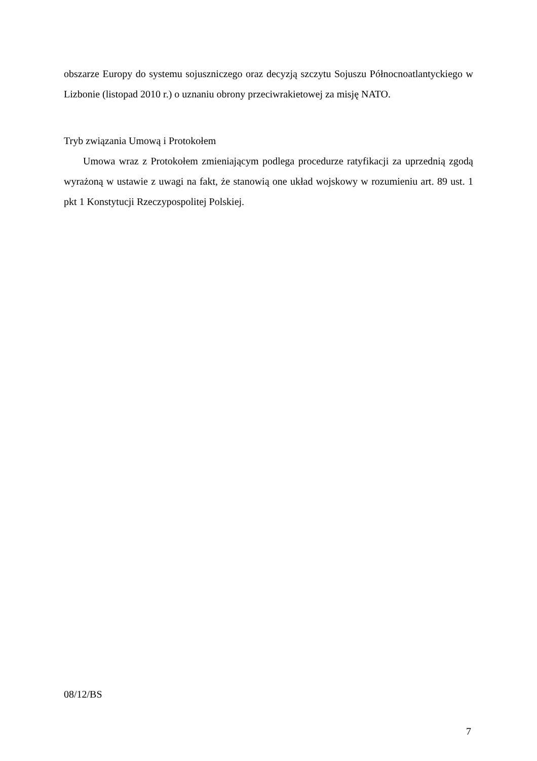obszarze Europy do systemu sojuszniczego oraz decyzją szczytu Sojuszu Północnoatlantyckiego w Lizbonie (listopad 2010 r.) o uznaniu obrony przeciwrakietowej za misję NATO.
Tryb związania Umową i Protokołem
Umowa wraz z Protokołem zmieniającym podlega procedurze ratyfikacji za uprzednią zgodą wyrażoną w ustawie z uwagi na fakt, że stanowią one układ wojskowy w rozumieniu art. 89 ust. 1 pkt 1 Konstytucji Rzeczypospolitej Polskiej.
08/12/BS
7